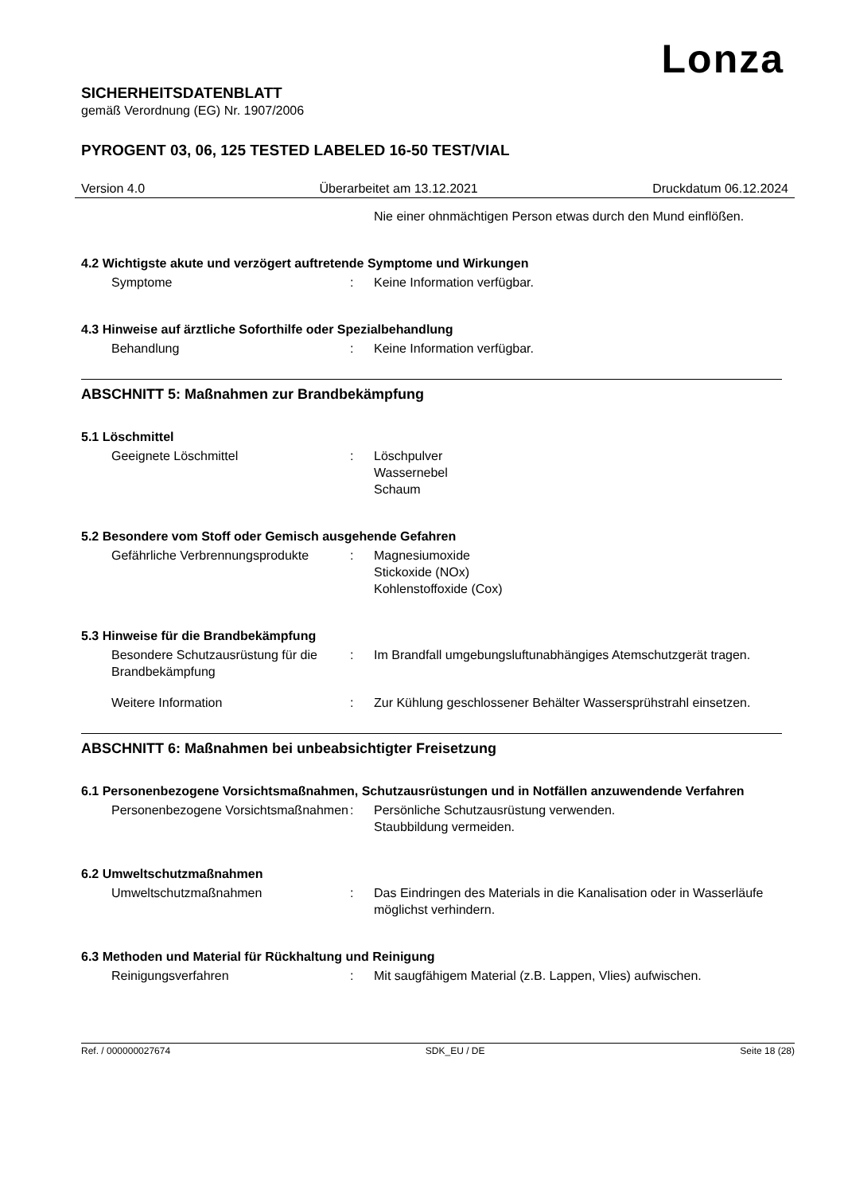Lonza
SICHERHEITSDATENBLATT
gemäß Verordnung (EG) Nr. 1907/2006
PYROGENT 03, 06, 125 TESTED LABELED 16-50 TEST/VIAL
Version 4.0 Überarbeitet am 13.12.2021 Druckdatum 06.12.2024
Nie einer ohnmächtigen Person etwas durch den Mund einflößen.
4.2 Wichtigste akute und verzögert auftretende Symptome und Wirkungen
Symptome : Keine Information verfügbar.
4.3 Hinweise auf ärztliche Soforthilfe oder Spezialbehandlung
Behandlung : Keine Information verfügbar.
ABSCHNITT 5: Maßnahmen zur Brandbekämpfung
5.1 Löschmittel
Geeignete Löschmittel : Löschpulver
Wassernebel
Schaum
5.2 Besondere vom Stoff oder Gemisch ausgehende Gefahren
Gefährliche Verbrennungsprodukte
: Magnesiumoxide
Stickoxide (NOx)
Kohlenstoffoxide (Cox)
5.3 Hinweise für die Brandbekämpfung
Besondere Schutzausrüstung für die Brandbekämpfung
: Im Brandfall umgebungsluftunabhängiges Atemschutzgerät tragen.
Weitere Information : Zur Kühlung geschlossener Behälter Wassersprühstrahl einsetzen.
ABSCHNITT 6: Maßnahmen bei unbeabsichtigter Freisetzung
6.1 Personenbezogene Vorsichtsmaßnahmen, Schutzausrüstungen und in Notfällen anzuwendende Verfahren
Personenbezogene Vorsichtsmaßnahmen
: Persönliche Schutzausrüstung verwenden.
Staubbildung vermeiden.
6.2 Umweltschutzmaßnahmen
Umweltschutzmaßnahmen : Das Eindringen des Materials in die Kanalisation oder in Wasserläufe möglichst verhindern.
6.3 Methoden und Material für Rückhaltung und Reinigung
Reinigungsverfahren : Mit saugfähigem Material (z.B. Lappen, Vlies) aufwischen.
Ref. / 000000027674 SDK_EU / DE Seite 18 (28)